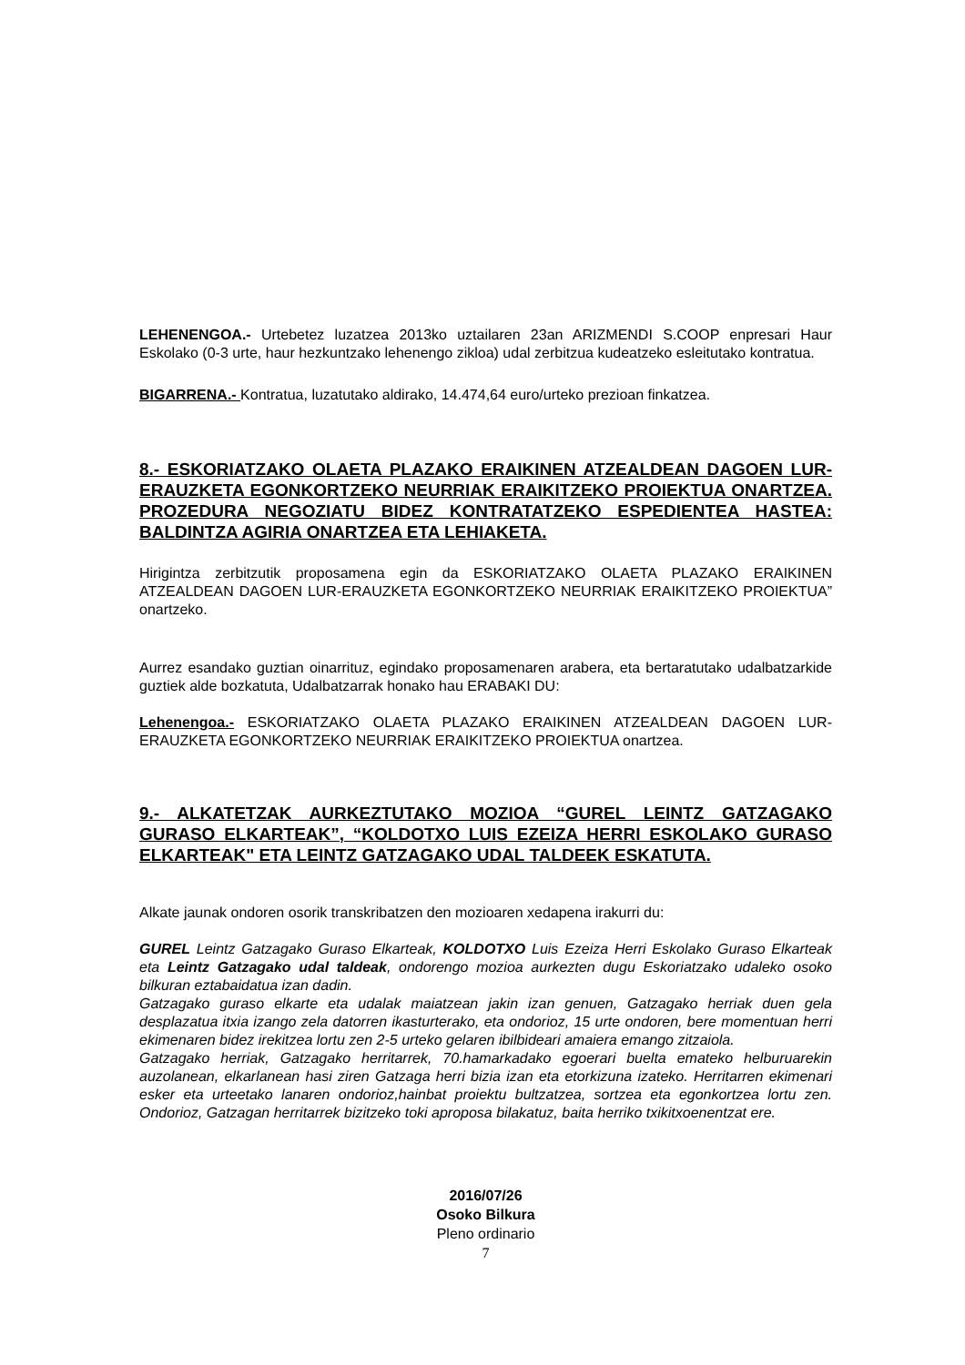LEHENENGOA.- Urtebetez luzatzea 2013ko uztailaren 23an ARIZMENDI S.COOP enpresari Haur Eskolako (0-3 urte, haur hezkuntzako lehenengo zikloa) udal zerbitzua kudeatzeko esleitutako kontratua.
BIGARRENA.- Kontratua, luzatutako aldirako, 14.474,64 euro/urteko prezioan finkatzea.
8.- ESKORIATZAKO OLAETA PLAZAKO ERAIKINEN ATZEALDEAN DAGOEN LUR-ERAUZKETA EGONKORTZEKO NEURRIAK ERAIKITZEKO PROIEKTUA ONARTZEA. PROZEDURA NEGOZIATU BIDEZ KONTRATATZEKO ESPEDIENTEA HASTEA: BALDINTZA AGIRIA ONARTZEA ETA LEHIAKETA.
Hirigintza zerbitzutik proposamena egin da ESKORIATZAKO OLAETA PLAZAKO ERAIKINEN ATZEALDEAN DAGOEN LUR-ERAUZKETA EGONKORTZEKO NEURRIAK ERAIKITZEKO PROIEKTUA” onartzeko.
Aurrez esandako guztian oinarrituz, egindako proposamenaren arabera, eta bertaratutako udalbatzarkide guztiek alde bozkatuta, Udalbatzarrak honako hau ERABAKI DU:
Lehenengoa.- ESKORIATZAKO OLAETA PLAZAKO ERAIKINEN ATZEALDEAN DAGOEN LUR-ERAUZKETA EGONKORTZEKO NEURRIAK ERAIKITZEKO PROIEKTUA onartzea.
9.- ALKATETZAK AURKEZTUTAKO MOZIOA “GUREL LEINTZ GATZAGAKO GURASO ELKARTEAK”, “KOLDOTXO LUIS EZEIZA HERRI ESKOLAKO GURASO ELKARTEAK" ETA LEINTZ GATZAGAKO UDAL TALDEEK ESKATUTA.
Alkate jaunak ondoren osorik transkribatzen den mozioaren xedapena irakurri du:
GUREL Leintz Gatzagako Guraso Elkarteak, KOLDOTXO Luis Ezeiza Herri Eskolako Guraso Elkarteak eta Leintz Gatzagako udal taldeak, ondorengo mozioa aurkezten dugu Eskoriatzako udaleko osoko bilkuran eztabaidatua izan dadin.
Gatzagako guraso elkarte eta udalak maiatzean jakin izan genuen, Gatzagako herriak duen gela desplazatua itxia izango zela datorren ikasturterako, eta ondorioz, 15 urte ondoren, bere momentuan herri ekimenaren bidez irekitzea lortu zen 2-5 urteko gelaren ibilbideari amaiera emango zitzaiola.
Gatzagako herriak, Gatzagako herritarrek, 70.hamarkadako egoerari buelta emateko helburuarekin auzolanean, elkarlanean hasi ziren Gatzaga herri bizia izan eta etorkizuna izateko. Herritarren ekimenari esker eta urteetako lanaren ondorioz,hainbat proiektu bultzatzea, sortzea eta egonkortzea lortu zen. Ondorioz, Gatzagan herritarrek bizitzeko toki aproposa bilakatuz, baita herriko txikitxoenentzat ere.
2016/07/26
Osoko Bilkura
Pleno ordinario
7